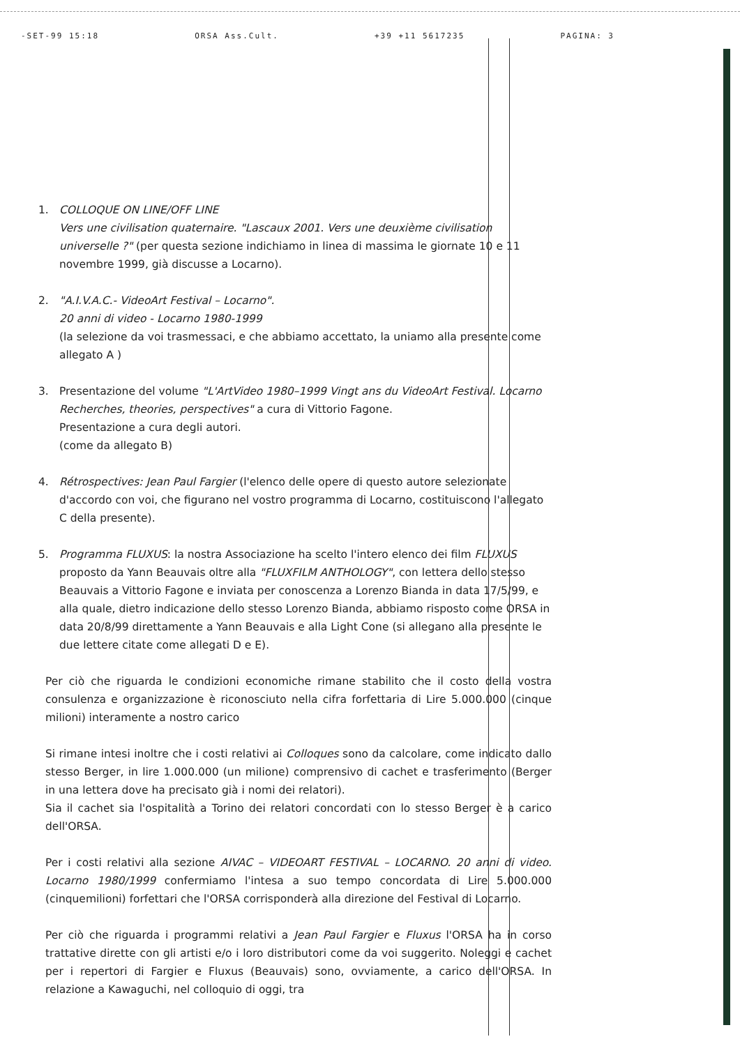-SET-99 15:18 ORSA Ass.Cult. +39 +11 5617235 PAGINA: 3
1. COLLOQUE ON LINE/OFF LINE
Vers une civilisation quaternaire. "Lascaux 2001. Vers une deuxième civilisation universelle ?" (per questa sezione indichiamo in linea di massima le giornate 10 e 11 novembre 1999, già discusse a Locarno).
2. "A.I.V.A.C.- VideoArt Festival – Locarno".
20 anni di video - Locarno 1980-1999
(la selezione da voi trasmessaci, e che abbiamo accettato, la uniamo alla presente come allegato A )
3. Presentazione del volume "L'ArtVideo 1980–1999 Vingt ans du VideoArt Festival. Locarno Recherches, theories, perspectives" a cura di Vittorio Fagone.
Presentazione a cura degli autori.
(come da allegato B)
4. Rétrospectives: Jean Paul Fargier (l'elenco delle opere di questo autore selezionate d'accordo con voi, che figurano nel vostro programma di Locarno, costituiscono l'allegato C della presente).
5. Programma FLUXUS: la nostra Associazione ha scelto l'intero elenco dei film FLUXUS proposto da Yann Beauvais oltre alla "FLUXFILM ANTHOLOGY", con lettera dello stesso Beauvais a Vittorio Fagone e inviata per conoscenza a Lorenzo Bianda in data 17/5/99, e alla quale, dietro indicazione dello stesso Lorenzo Bianda, abbiamo risposto come ORSA in data 20/8/99 direttamente a Yann Beauvais e alla Light Cone (si allegano alla presente le due lettere citate come allegati D e E).
Per ciò che riguarda le condizioni economiche rimane stabilito che il costo della vostra consulenza e organizzazione è riconosciuto nella cifra forfettaria di Lire 5.000.000 (cinque milioni) interamente a nostro carico
Si rimane intesi inoltre che i costi relativi ai Colloques sono da calcolare, come indicato dallo stesso Berger, in lire 1.000.000 (un milione) comprensivo di cachet e trasferimento (Berger in una lettera dove ha precisato già i nomi dei relatori).
Sia il cachet sia l'ospitalità a Torino dei relatori concordati con lo stesso Berger è a carico dell'ORSA.
Per i costi relativi alla sezione AIVAC – VIDEOART FESTIVAL – LOCARNO. 20 anni di video. Locarno 1980/1999 confermiamo l'intesa a suo tempo concordata di Lire 5.000.000 (cinquemilioni) forfettari che l'ORSA corrisponderà alla direzione del Festival di Locarno.
Per ciò che riguarda i programmi relativi a Jean Paul Fargier e Fluxus l'ORSA ha in corso trattative dirette con gli artisti e/o i loro distributori come da voi suggerito. Noleggi e cachet per i repertori di Fargier e Fluxus (Beauvais) sono, ovviamente, a carico dell'ORSA. In relazione a Kawaguchi, nel colloquio di oggi, tra